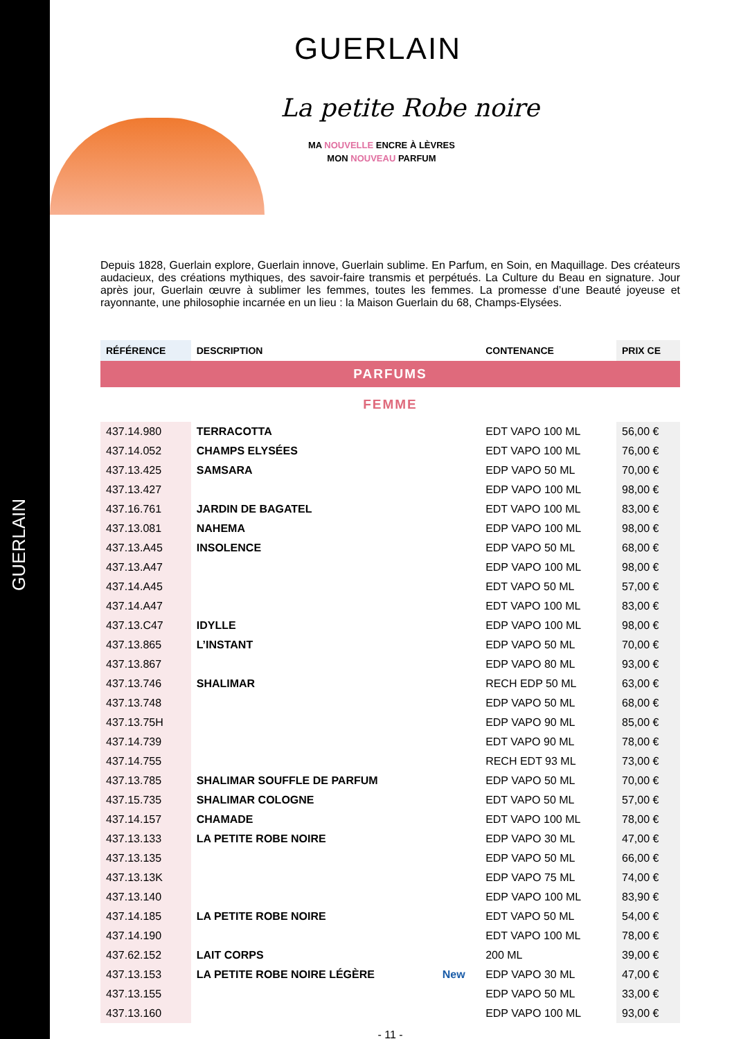GUERLAIN
GUERLAIN
La petite Robe noire
MA NOUVELLE ENCRE À LÈVRES
MON NOUVEAU PARFUM
Depuis 1828, Guerlain explore, Guerlain innove, Guerlain sublime. En Parfum, en Soin, en Maquillage. Des créateurs audacieux, des créations mythiques, des savoir-faire transmis et perpétués. La Culture du Beau en signature. Jour après jour, Guerlain œuvre à sublimer les femmes, toutes les femmes. La promesse d’une Beauté joyeuse et rayonnante, une philosophie incarnée en un lieu : la Maison Guerlain du 68, Champs-Elysées.
| RÉFÉRENCE | DESCRIPTION | | CONTENANCE | PRIX CE |
| --- | --- | --- | --- | --- |
| PARFUMS | | | | |
| FEMME | | | | |
| 437.14.980 | TERRACOTTA | | EDT VAPO 100 ML | 56,00 € |
| 437.14.052 | CHAMPS ELYSÉES | | EDT VAPO 100 ML | 76,00 € |
| 437.13.425 | SAMSARA | | EDP VAPO 50 ML | 70,00 € |
| 437.13.427 | | | EDP VAPO 100 ML | 98,00 € |
| 437.16.761 | JARDIN DE BAGATEL | | EDT VAPO 100 ML | 83,00 € |
| 437.13.081 | NAHEMA | | EDP VAPO 100 ML | 98,00 € |
| 437.13.A45 | INSOLENCE | | EDP VAPO 50 ML | 68,00 € |
| 437.13.A47 | | | EDP VAPO 100 ML | 98,00 € |
| 437.14.A45 | | | EDT VAPO 50 ML | 57,00 € |
| 437.14.A47 | | | EDT VAPO 100 ML | 83,00 € |
| 437.13.C47 | IDYLLE | | EDP VAPO 100 ML | 98,00 € |
| 437.13.865 | L’INSTANT | | EDP VAPO 50 ML | 70,00 € |
| 437.13.867 | | | EDP VAPO 80 ML | 93,00 € |
| 437.13.746 | SHALIMAR | | RECH EDP 50 ML | 63,00 € |
| 437.13.748 | | | EDP VAPO 50 ML | 68,00 € |
| 437.13.75H | | | EDP VAPO 90 ML | 85,00 € |
| 437.14.739 | | | EDT VAPO 90 ML | 78,00 € |
| 437.14.755 | | | RECH EDT 93 ML | 73,00 € |
| 437.13.785 | SHALIMAR SOUFFLE DE PARFUM | | EDP VAPO 50 ML | 70,00 € |
| 437.15.735 | SHALIMAR COLOGNE | | EDT VAPO 50 ML | 57,00 € |
| 437.14.157 | CHAMADE | | EDT VAPO 100 ML | 78,00 € |
| 437.13.133 | LA PETITE ROBE NOIRE | | EDP VAPO 30 ML | 47,00 € |
| 437.13.135 | | | EDP VAPO 50 ML | 66,00 € |
| 437.13.13K | | | EDP VAPO 75 ML | 74,00 € |
| 437.13.140 | | | EDP VAPO 100 ML | 83,90 € |
| 437.14.185 | LA PETITE ROBE NOIRE | | EDT VAPO 50 ML | 54,00 € |
| 437.14.190 | | | EDT VAPO 100 ML | 78,00 € |
| 437.62.152 | LAIT CORPS | | 200 ML | 39,00 € |
| 437.13.153 | LA PETITE ROBE NOIRE LÉGÈRE | New | EDP VAPO 30 ML | 47,00 € |
| 437.13.155 | | | EDP VAPO 50 ML | 33,00 € |
| 437.13.160 | | | EDP VAPO 100 ML | 93,00 € |
- 11 -